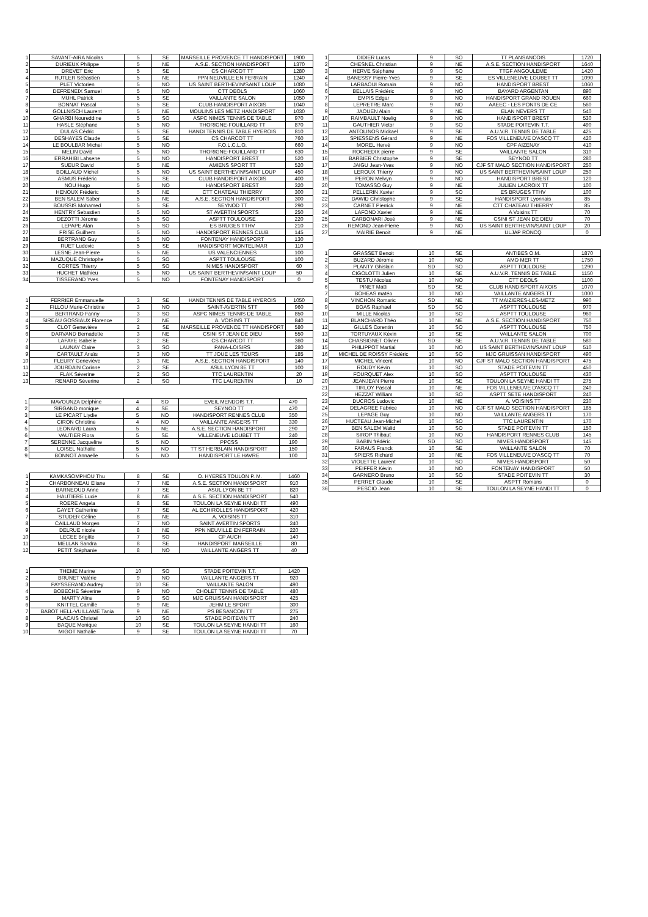| 1 | SAVANT-AIRA Nicolas | 5 | SE | MARSEILLE PROVENCE TT HANDISPORT | 1900 |
| 2 | DURIEUX Philippe | 5 | NE | A.S.E. SECTION HANDISPORT | 1370 |
| 3 | DREVET Eric | 5 | SE | CS CHARCOT TT | 1280 |
| 4 | RUTLER Sébastien | 5 | NE | PPN NEUVILLE EN FERRAIN | 1240 |
| 5 | PLET Victorien | 5 | NO | US SAINT BERTHEVIN/SAINT LOUP | 1080 |
| 6 | DEFRENEIX Samuel | 5 | NO | CTT DEOLS | 1060 |
| 7 | MUHL Patrick | 5 | SE | VAILLANTE SALON | 1050 |
| 8 | BONNAT Pascal | 5 | SE | CLUB HANDISPORT AIXOIS | 1040 |
| 9 | GOLLNISCH Laurent | 5 | NE | MOULINS LES METZ HANDISPORT | 1030 |
| 10 | GHARBI Noureddine | 5 | SO | ASPC NIMES TENNIS DE TABLE | 970 |
| 11 | HASLE Stéphane | 5 | NO | THORIGNE-FOUILLARD TT | 870 |
| 12 | DULAS Cédric | 5 | SE | HANDI TENNIS DE TABLE HYEROIS | 810 |
| 13 | DESHAYES Claude | 5 | SE | CS CHARCOT TT | 760 |
| 14 | LE BOULBAR Michel | 5 | NO | F.O.L.C.L.O. | 660 |
| 15 | MELIN David | 5 | NO | THORIGNE-FOUILLARD TT | 630 |
| 16 | ERRAHIBI Lahsene | 5 | NO | HANDISPORT BREST | 520 |
| 17 | SUEUR David | 5 | NE | AMIENS SPORT TT | 520 |
| 18 | BOILLAUD Michel | 5 | NO | US SAINT BERTHEVIN/SAINT LOUP | 450 |
| 19 | ASMUS Frédéric | 5 | SE | CLUB HANDISPORT AIXOIS | 400 |
| 20 | NOU Hugo | 5 | NO | HANDISPORT BREST | 320 |
| 21 | HENOUX Frédéric | 5 | NE | CTT CHATEAU THIERRY | 300 |
| 22 | BEN SALEM Saber | 5 | NE | A.S.E. SECTION HANDISPORT | 300 |
| 23 | BOUSSIS Mohamed | 5 | SE | SEYNOD TT | 290 |
| 24 | HENTRY Sebastien | 5 | NO | ST AVERTIN SPORTS | 250 |
| 25 | DEZOTTI Jérome | 5 | SO | ASPTT TOULOUSE | 220 |
| 26 | LEPAPE Alan | 5 | SO | ES BRUGES TTHV | 210 |
| 27 | FRISE Guilhem | 5 | NO | HANDISPORT RENNES CLUB | 145 |
| 28 | BERTRAND Guy | 5 | NO | FONTENAY HANDISPORT | 130 |
| 29 | RUET Ludovic | 5 | SE | HANDISPORT MONTELIMAR | 110 |
| 30 | LESNE Jean-Pierre | 5 | NE | US VALENCIENNES | 100 |
| 31 | MAZUQUE Christophe | 5 | SO | ASPTT TOULOUSE | 100 |
| 32 | CORTES Thierry | 5 | SO | NIMES HANDISPORT | 60 |
| 33 | HUCHET Mathieu | 5 | NO | US SAINT BERTHEVIN/SAINT LOUP | 50 |
| 34 | TISSERAND Yves | 5 | NO | FONTENAY HANDISPORT | 0 |
| 1 | FERRIER Emmanuelle | 3 | SE | HANDI TENNIS DE TABLE HYEROIS | 1050 |
| 2 | FILLOU Marie-Christine | 3 | NO | SAINT-AVERTIN STT | 960 |
| 3 | BERTRAND Fanny | 3 | SO | ASPC NIMES TENNIS DE TABLE | 850 |
| 4 | SIREAU GOSSIAUX Florence | 2 | NE | A. VOISINS TT | 840 |
| 5 | CLOT Geneviève | 2 | SE | MARSEILLE PROVENCE TT HANDISPORT | 580 |
| 6 | DARVAND Bernadette | 3 | NE | CSINI ST JEAN DE DIEU | 550 |
| 7 | LAFAYE Isabelle | 2 | SE | CS CHARCOT TT | 360 |
| 8 | LAUNAY Claire | 3 | SO | PANA-LOISIRS | 280 |
| 9 | CARTAULT Anaïs | 3 | NO | TT JOUE LES TOURS | 185 |
| 10 | FLEURY Geneviève | 3 | NE | A.S.E. SECTION HANDISPORT | 140 |
| 11 | JOURDAIN Corinne | 2 | SE | ASUL LYON 8E TT | 100 |
| 12 | FLAK Séverine | 2 | SO | TTC LAURENTIN | 20 |
| 13 | RENARD Séverine | 2 | SO | TTC LAURENTIN | 10 |
| 1 | MAVOUNZA Delphine | 4 | SO | EVEIL MENDOIS T.T. | 470 |
| 2 | SIRGAND monique | 4 | SE | SEYNOD TT | 470 |
| 3 | LE PICART Liydie | 5 | NO | HANDISPORT RENNES CLUB | 350 |
| 4 | CIRON Christine | 4 | NO | VAILLANTE ANGERS TT | 330 |
| 5 | LEONARD Laura | 5 | NE | A.S.E. SECTION HANDISPORT | 290 |
| 6 | VAUTIER Flora | 5 | SE | VILLENEUVE LOUBET TT | 240 |
| 7 | SERENNE Jacqueline | 5 | NO | PPCSS | 190 |
| 8 | LOISEL Nathalie | 5 | NO | TT ST HERBLAIN HANDISPORT | 150 |
| 9 | BONNOT Annaelle | 5 | NO | HANDISPORT LE HAVRE | 100 |
| 1 | KAMKASOMPHOU Thu | 8 | SE | O. HYERES TOULON P. M. | 1460 |
| 2 | CHARBONNEAU Eliane | 7 | NE | A.S.E. SECTION HANDISPORT | 910 |
| 3 | BARNEOUD Anne | 7 | SE | ASUL LYON 8E TT | 820 |
| 4 | HAUTIERE Lucie | 8 | NE | A.S.E. SECTION HANDISPORT | 540 |
| 5 | ROERE Angela | 8 | SE | TOULON LA SEYNE HANDI TT | 490 |
| 6 | GAYET Catherine | 7 | SE | AL ECHIROLLES HANDISPORT | 420 |
| 7 | STUDER Céline | 8 | NE | A. VOISINS TT | 310 |
| 8 | CAILLAUD Morgen | 7 | NO | SAINT AVERTIN SPORTS | 240 |
| 9 | DELRUE nicole | 8 | NE | PPN NEUVILLE EN FERRAIN | 220 |
| 10 | LECEE Brigitte | 7 | SO | CP AUCH | 140 |
| 11 | MELLAN Sandra | 8 | SE | HANDISPORT MARSEILLE | 80 |
| 12 | PETIT Stéphanie | 8 | NO | VAILLANTE ANGERS TT | 40 |
| 1 | THEME Marine | 10 | SO | STADE POITEVIN T.T. | 1420 |
| 2 | BRUNET Valérie | 9 | NO | VAILLANTE ANGERS TT | 920 |
| 3 | PAYSSERAND Audrey | 10 | SE | VAILLANTE SALON | 490 |
| 4 | BOBECHE Séverine | 9 | NO | CHOLET TENNIS DE TABLE | 480 |
| 5 | MARTY Aline | 9 | SO | MJC GRUISSAN HANDISPORT | 425 |
| 6 | KNITTEL Camille | 9 | NE | JEHM LE SPORT | 300 |
| 7 | BABOT HELL-VUILLAME Tania | 9 | NE | PS BESANCON TT | 275 |
| 8 | PLACAIS Christel | 10 | SO | STADE POITEVIN TT | 240 |
| 9 | BAQUE Monique | 10 | SE | TOULON LA SEYNE HANDI TT | 160 |
| 10 | MIGOT Nathalie | 9 | SE | TOULON LA SEYNE HANDI TT | 70 |
| 1 | DIDIER Lucas | 9 | SO | TT PLANSANCOIS | 1720 |
| 2 | CHESNEL Christian | 9 | NE | A.S.E. SECTION HANDISPORT | 1640 |
| 3 | HERVE Stéphane | 9 | SO | TTGF ANGOULEME | 1420 |
| 4 | BANESSY Pierre-Yves | 9 | SE | ES VILLENEUVE LOUBET TT | 1090 |
| 5 | LARBAOUI Romain | 9 | NO | HANDISPORT BREST | 1060 |
| 6 | BELLAIS Frédéric | 9 | NO | BAYARD ARGENTAN | 890 |
| 7 | EMPIS Edgar | 9 | NO | HANDISPORT GRAND ROUEN | 660 |
| 8 | LEPRETRE Marc | 9 | NO | AAEEC - LES PONTS DE CE | 560 |
| 9 | JAOUEN Alain | 9 | NE | ELAN NEVERS TT | 540 |
| 10 | RAIMBAULT Noelig | 9 | NO | HANDISPORT BREST | 530 |
| 11 | GAUTHIER Victor | 9 | SO | STADE POITEVIN T.T. | 490 |
| 12 | ANTOLINOS Mickael | 9 | SE | A.U.V.R. TENNIS DE TABLE | 425 |
| 13 | SPIESSENS Gérard | 9 | NE | FOS VILLENEUVE D'ASCQ TT | 420 |
| 14 | MOREL Hervé | 9 | NO | CPF AIZENAY | 410 |
| 15 | ROCHEDIX pierre | 9 | SE | VAILLANTE SALON | 310 |
| 16 | BARBIER Christophe | 9 | SE | SEYNOD TT | 280 |
| 17 | JAIGU Jean-Yves | 9 | NO | CJF ST MALO SECTION HANDISPORT | 250 |
| 18 | LEROUX Thierry | 9 | NO | US SAINT BERTHEVIN/SAINT LOUP | 250 |
| 19 | PERON Melvyn | 9 | NO | HANDISPORT BREST | 120 |
| 20 | TOMASSO Guy | 9 | NE | JULIEN LACROIX TT | 100 |
| 21 | PELLERIN Xavier | 9 | SO | ES BRUGES TTHV | 100 |
| 22 | DAWID Christophe | 9 | SE | HANDISPORT Lyonnais | 85 |
| 23 | CARNET Pierrick | 9 | NE | CTT CHATEAU THIERRY | 85 |
| 24 | LAFOND Xavier | 9 | NE | A Voisins TT | 70 |
| 25 | CARBONARI José | 9 | NE | CSINI ST JEAN DE DIEU | 70 |
| 26 | REMOND Jean-Pierre | 9 | NO | US SAINT BERTHEVIN/SAINT LOUP | 20 |
| 27 | MAIRIE Benoit | 9 | NE | ULJAP RONCQ | 0 |
| 1 | GRASSET Benoit | 10 | SE | ANTIBES O.M. | 1870 |
| 2 | BUZARD Jérome | 10 | NO | AMO MER TT | 1750 |
| 3 | PLANTY Ghislain | SD | SO | ASPTT TOULOUSE | 1290 |
| 4 | CIGOLOTTI Julien | 10 | SE | A.U.V.R. TENNIS DE TABLE | 1150 |
| 5 | TESTU Nicolas | 10 | NO | CTT DEOLS | 1100 |
| 6 | PINET Matti | SD | SE | CLUB HANDISPORT AIXOIS | 1070 |
| 7 | BOHEAS matéo | 10 | NO | VAILLANTE ANGERS TT | 1000 |
| 8 | VINCHON Romaric | SD | NE | TT MAIZIERES-LES-METZ | 990 |
| 9 | BOAS Raphael | SD | SO | ASPTT TOULOUSE | 970 |
| 10 | MILLE Nicolas | 10 | SO | ASPTT TOULOUSE | 960 |
| 11 | BLANCHARD Théo | 10 | NE | A.S.E. SECTION HANDISPORT | 750 |
| 12 | GILLES Corentin | 10 | SO | ASPTT TOULOUSE | 750 |
| 13 | TORTUYAUX Kévin | 10 | SE | VAILLANTE SALON | 700 |
| 14 | CHASSIGNET Olivier | SD | SE | A.U.V.R. TENNIS DE TABLE | 580 |
| 15 | PHILIPPOT Martial | 10 | NO | US SAINT BERTHEVIN/SAINT LOUP | 510 |
| 16 | MICHEL DE ROISSY Frédéric | 10 | SO | MJC GRUISSAN HANDISPORT | 490 |
| 17 | MICHEL Vincent | 10 | NO | CJF ST MALO SECTION HANDISPORT | 475 |
| 18 | ROUDY Kévin | 10 | SO | STADE POITEVIN TT | 450 |
| 19 | FOURQUET Alex | 10 | SO | ASPTT TOULOUSE | 430 |
| 20 | JEANJEAN Pierre | 10 | SE | TOULON LA SEYNE HANDI TT | 275 |
| 21 | TIRLOY Pascal | 10 | NE | FOS VILLENEUVE D'ASCQ TT | 240 |
| 22 | HEZZAT William | 10 | SO | ASPTT SETE HANDISPORT | 240 |
| 23 | DUCROS Ludovic | 10 | NE | A. VOISINS TT | 230 |
| 24 | DELAGREE Fabrice | 10 | NO | CJF ST MALO SECTION HANDISPORT | 185 |
| 25 | LEPAGE Guy | 10 | NO | VAILLANTE ANGERS TT | 170 |
| 26 | HUCTEAU Jean-Michel | 10 | SO | TTC LAURENTIN | 170 |
| 27 | BEN SALEM Walid | 10 | SO | STADE POITEVIN TT | 150 |
| 28 | SIROP Thibaut | 10 | NO | HANDISPORT RENNES CLUB | 145 |
| 29 | BABIN frédéric | SD | SO | NIMES HANDISPORT | 145 |
| 30 | FARAUS Franck | 10 | SE | VAILLANTE SALON | 70 |
| 31 | SPIERS Richard | 10 | NE | FOS VILLENEUVE D'ASCQ TT | 70 |
| 32 | VIOLETTE Laurent | 10 | SO | NIMES HANDISPORT | 50 |
| 33 | PEIFFER Kévin | 10 | NO | FONTENAY HANDISPORT | 50 |
| 34 | GARNERO Bruno | 10 | SO | STADE POITEVIN TT | 30 |
| 35 | PERRET Claude | 10 | SE | ASPTT Romans | 0 |
| 36 | PESCIO Jean | 10 | SE | TOULON LA SEYNE HANDI TT | 0 |